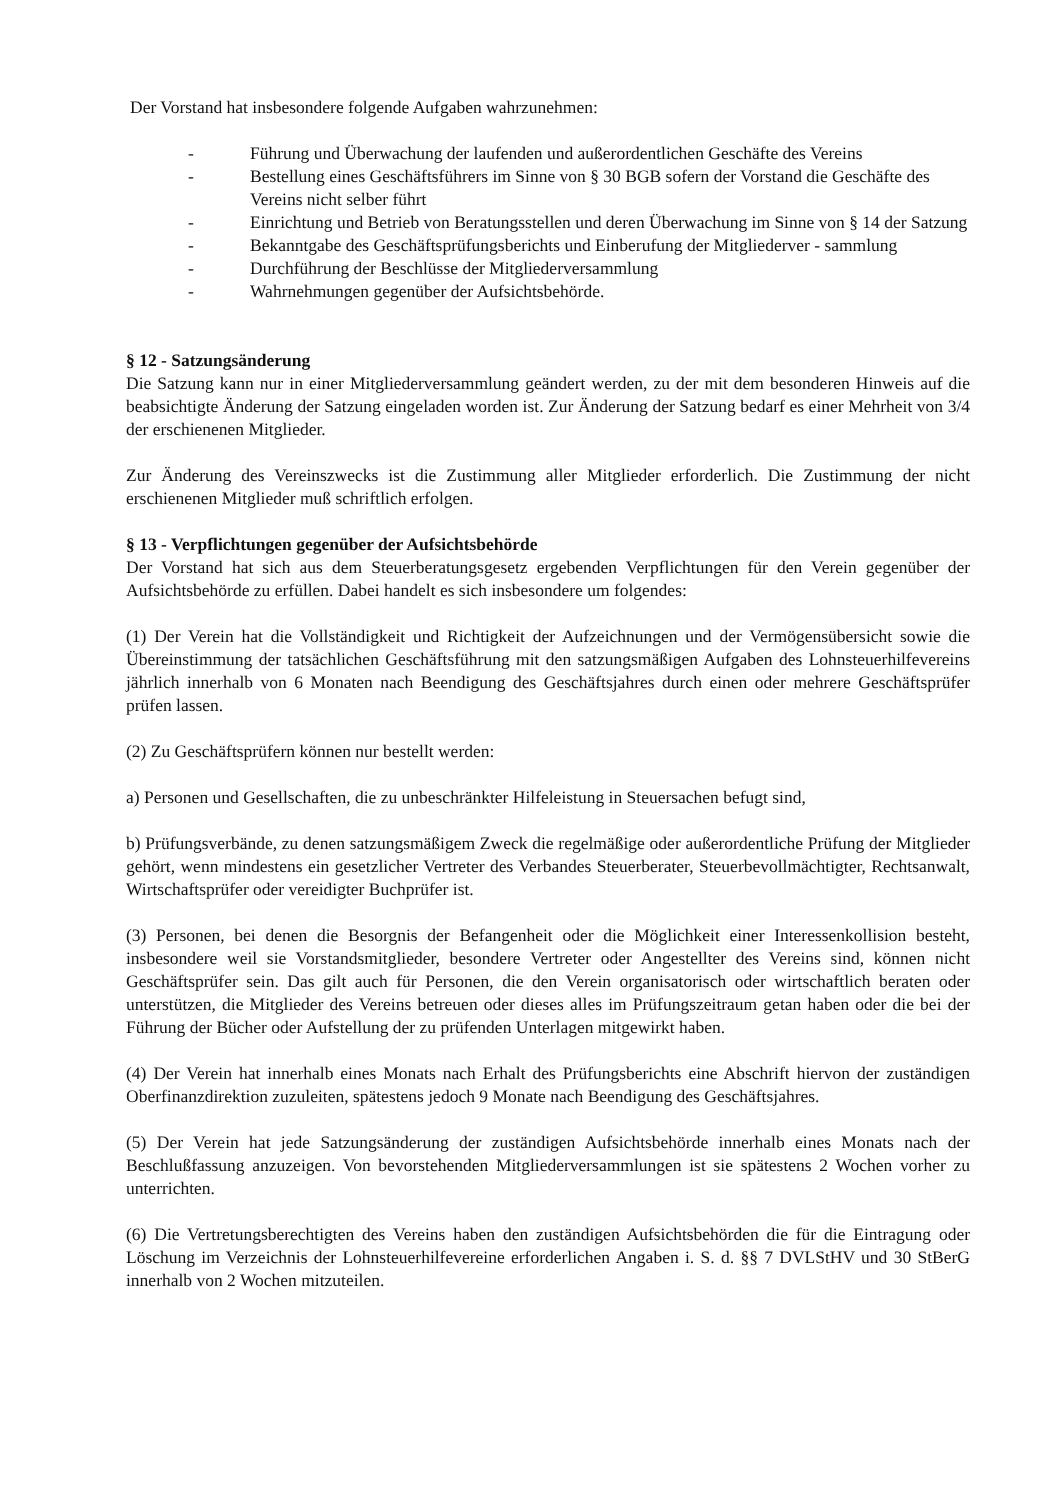Der Vorstand hat insbesondere folgende Aufgaben wahrzunehmen:
- Führung und Überwachung der laufenden und außerordentlichen Geschäfte des Vereins
- Bestellung eines Geschäftsführers im Sinne von § 30 BGB sofern der Vorstand die Geschäfte des Vereins nicht selber führt
- Einrichtung und Betrieb von Beratungsstellen und deren Überwachung im Sinne von § 14 der Satzung
- Bekanntgabe des Geschäftsprüfungsberichts und Einberufung der Mitgliederver - sammlung
- Durchführung der Beschlüsse der Mitgliederversammlung
- Wahrnehmungen gegenüber der Aufsichtsbehörde.
§ 12 - Satzungsänderung
Die Satzung kann nur in einer Mitgliederversammlung geändert werden, zu der mit dem besonderen Hinweis auf die beabsichtigte Änderung der Satzung eingeladen worden ist. Zur Änderung der Satzung bedarf es einer Mehrheit von 3/4 der erschienenen Mitglieder.
Zur Änderung des Vereinszwecks ist die Zustimmung aller Mitglieder erforderlich. Die Zustimmung der nicht erschienenen Mitglieder muß schriftlich erfolgen.
§ 13 - Verpflichtungen gegenüber der Aufsichtsbehörde
Der Vorstand hat sich aus dem Steuerberatungsgesetz ergebenden Verpflichtungen für den Verein gegenüber der Aufsichtsbehörde zu erfüllen. Dabei handelt es sich insbesondere um folgendes:
(1) Der Verein hat die Vollständigkeit und Richtigkeit der Aufzeichnungen und der Vermögensübersicht sowie die Übereinstimmung der tatsächlichen Geschäftsführung mit den satzungsmäßigen Aufgaben des Lohnsteuerhilfevereins jährlich innerhalb von 6 Monaten nach Beendigung des Geschäftsjahres durch einen oder mehrere Geschäftsprüfer prüfen lassen.
(2) Zu Geschäftsprüfern können nur bestellt werden:
a) Personen und Gesellschaften, die zu unbeschränkter Hilfeleistung in Steuersachen befugt sind,
b) Prüfungsverbände, zu denen satzungsmäßigem Zweck die regelmäßige oder außerordentliche Prüfung der Mitglieder gehört, wenn mindestens ein gesetzlicher Vertreter des Verbandes Steuerberater, Steuerbevollmächtigter, Rechtsanwalt, Wirtschaftsprüfer oder vereidigter Buchprüfer ist.
(3) Personen, bei denen die Besorgnis der Befangenheit oder die Möglichkeit einer Interessenkollision besteht, insbesondere weil sie Vorstandsmitglieder, besondere Vertreter oder Angestellter des Vereins sind, können nicht Geschäftsprüfer sein. Das gilt auch für Personen, die den Verein organisatorisch oder wirtschaftlich beraten oder unterstützen, die Mitglieder des Vereins betreuen oder dieses alles im Prüfungszeitraum getan haben oder die bei der Führung der Bücher oder Aufstellung der zu prüfenden Unterlagen mitgewirkt haben.
(4) Der Verein hat innerhalb eines Monats nach Erhalt des Prüfungsberichts eine Abschrift hiervon der zuständigen Oberfinanzdirektion zuzuleiten, spätestens jedoch 9 Monate nach Beendigung des Geschäftsjahres.
(5) Der Verein hat jede Satzungsänderung der zuständigen Aufsichtsbehörde innerhalb eines Monats nach der Beschlußfassung anzuzeigen. Von bevorstehenden Mitgliederversammlungen ist sie spätestens 2 Wochen vorher zu unterrichten.
(6) Die Vertretungsberechtigten des Vereins haben den zuständigen Aufsichtsbehörden die für die Eintragung oder Löschung im Verzeichnis der Lohnsteuerhilfevereine erforderlichen Angaben i. S. d. §§ 7 DVLStHV und 30 StBerG innerhalb von 2 Wochen mitzuteilen.